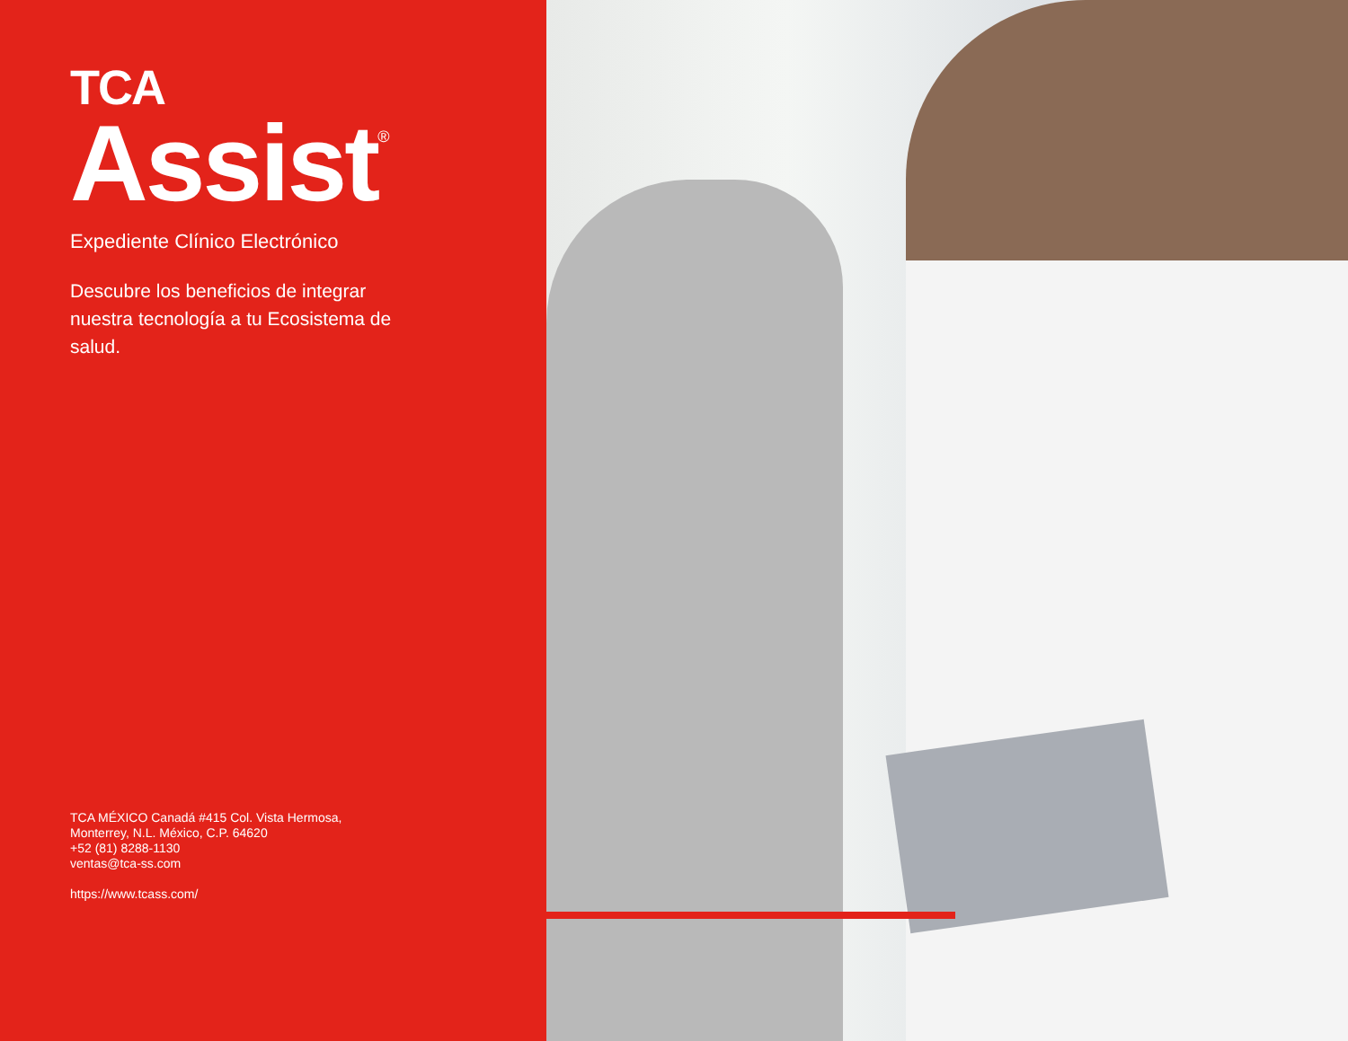TCA
Assist<sup>®</sup>
Expediente Clínico Electrónico
Descubre los beneficios de integrar nuestra tecnología a tu Ecosistema de salud.
TCA MÉXICO Canadá #415 Col. Vista Hermosa,
Monterrey, N.L. México, C.P. 64620
+52 (81) 8288-1130
ventas@tca-ss.com
https://www.tcass.com/